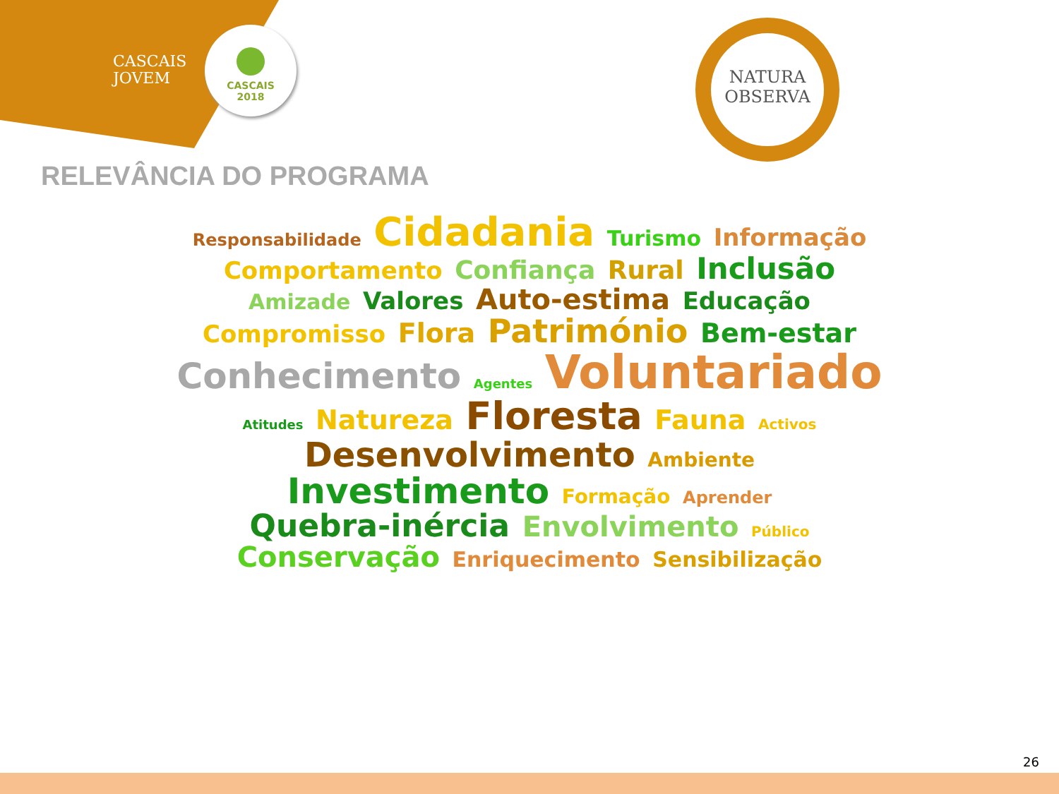CASCAIS
JOVEM
CASCAIS
2018
NATURA
OBSERVA
RELEVÂNCIA DO PROGRAMA
Responsabilidade Cidadania Turismo Informação Comportamento Confiança Rural Inclusão Amizade Valores Auto-estima Educação Compromisso Flora Património Bem-estar Conhecimento Agentes Voluntariado Atitudes Natureza Floresta Fauna Activos Desenvolvimento Ambiente Investimento Formação Aprender Quebra-inércia Envolvimento Público Conservação Enriquecimento Sensibilização
26